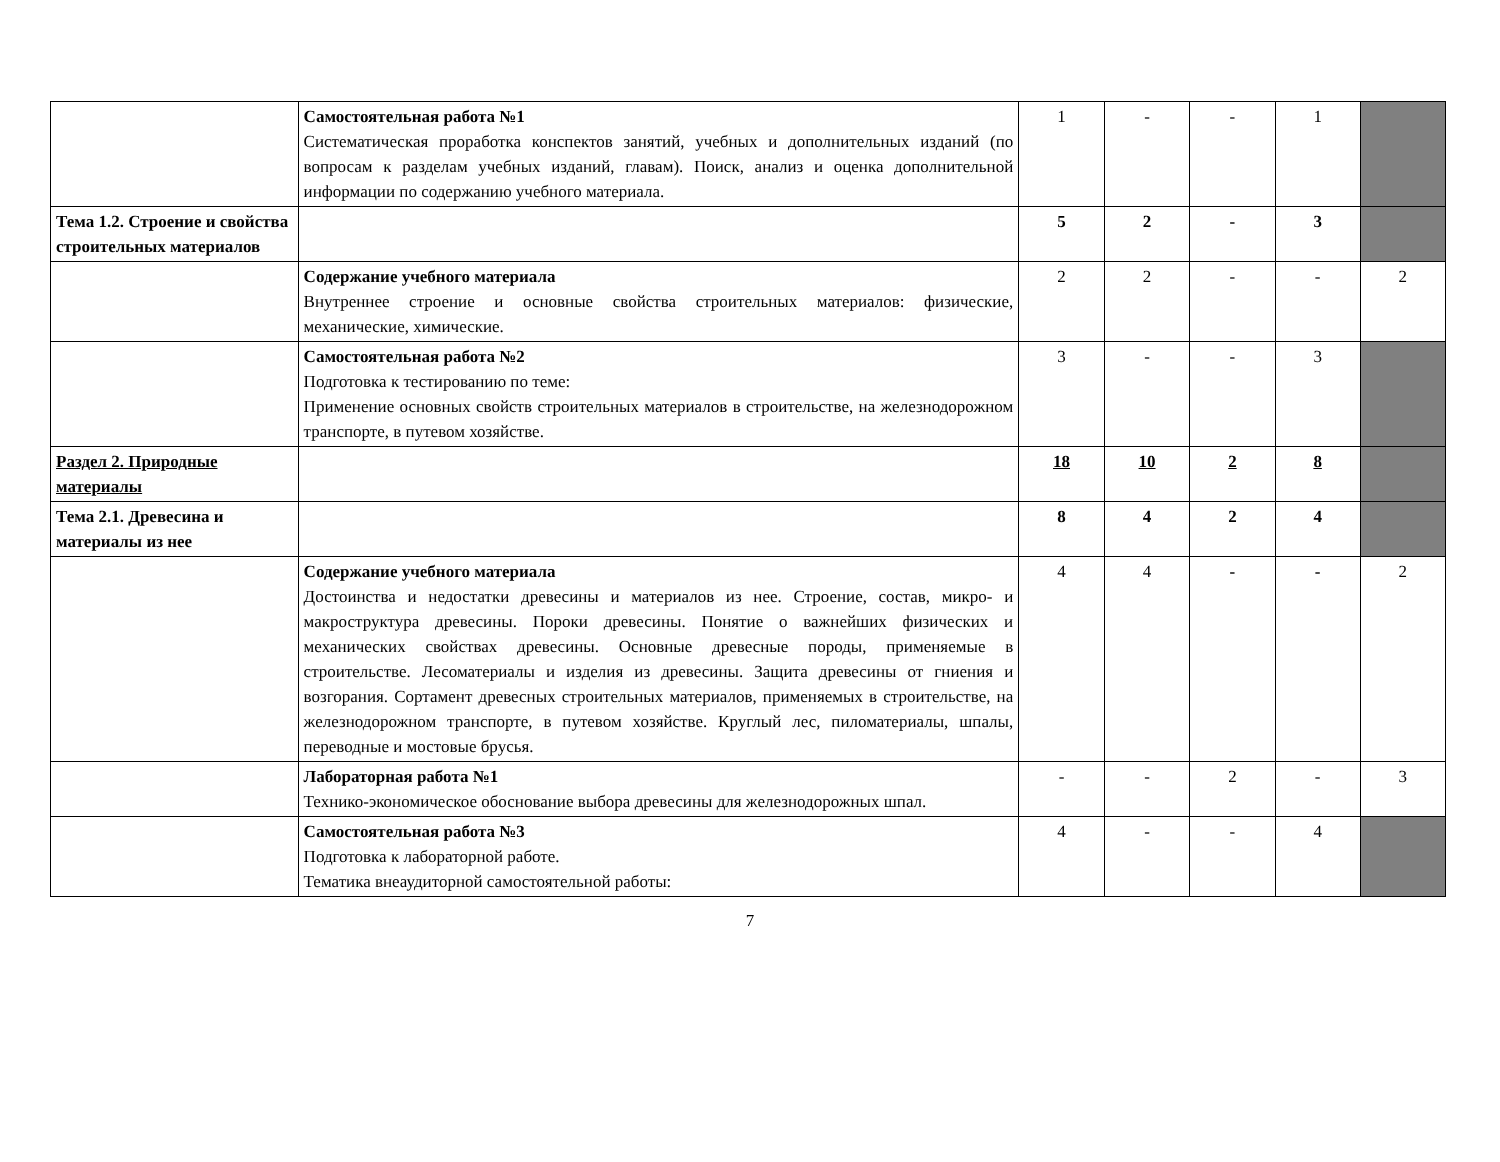| | Самостоятельная работа №1 Систематическая проработка конспектов занятий, учебных и дополнительных изданий (по вопросам к разделам учебных изданий, главам). Поиск, анализ и оценка дополнительной информации по содержанию учебного материала. | 1 | - | - | 1 | |
| Тема 1.2. Строение и свойства строительных материалов | | 5 | 2 | - | 3 | |
| | Содержание учебного материала Внутреннее строение и основные свойства строительных материалов: физические, механические, химические. | 2 | 2 | - | - | 2 |
| | Самостоятельная работа №2 Подготовка к тестированию по теме: Применение основных свойств строительных материалов в строительстве, на железнодорожном транспорте, в путевом хозяйстве. | 3 | - | - | 3 | |
| Раздел 2. Природные материалы | | 18 | 10 | 2 | 8 | |
| Тема 2.1. Древесина и материалы из нее | | 8 | 4 | 2 | 4 | |
| | Содержание учебного материала Достоинства и недостатки древесины и материалов из нее. Строение, состав, микро- и макроструктура древесины. Пороки древесины. Понятие о важнейших физических и механических свойствах древесины. Основные древесные породы, применяемые в строительстве. Лесоматериалы и изделия из древесины. Защита древесины от гниения и возгорания. Сортамент древесных строительных материалов, применяемых в строительстве, на железнодорожном транспорте, в путевом хозяйстве. Круглый лес, пиломатериалы, шпалы, переводные и мостовые брусья. | 4 | 4 | - | - | 2 |
| | Лабораторная работа №1 Технико-экономическое обоснование выбора древесины для железнодорожных шпал. | - | - | 2 | - | 3 |
| | Самостоятельная работа №3 Подготовка к лабораторной работе. Тематика внеаудиторной самостоятельной работы: | 4 | - | - | 4 | |
7